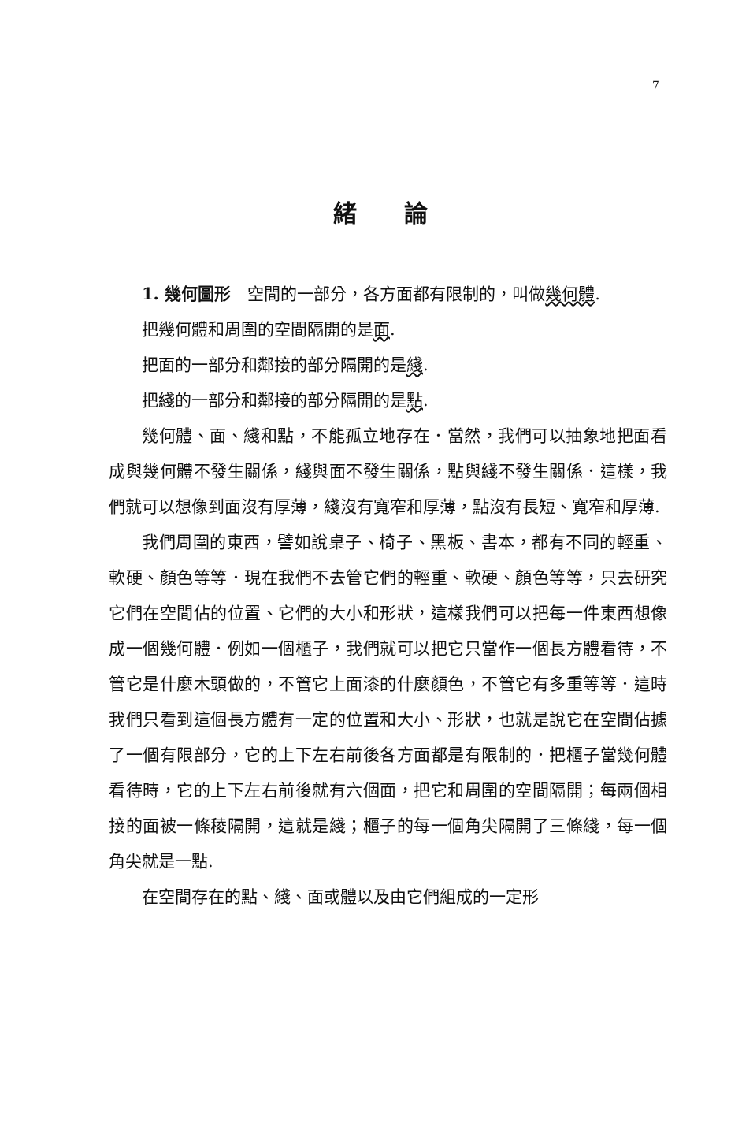7
緒論
1. 幾何圖形　空間的一部分，各方面都有限制的，叫做幾何體.
把幾何體和周圍的空間隔開的是面.
把面的一部分和鄰接的部分隔開的是綫.
把綫的一部分和鄰接的部分隔開的是點.
幾何體、面、綫和點，不能孤立地存在．當然，我們可以抽象地把面看成與幾何體不發生關係，綫與面不發生關係，點與綫不發生關係．這樣，我們就可以想像到面沒有厚薄，綫沒有寬窄和厚薄，點沒有長短、寬窄和厚薄.
我們周圍的東西，譬如說桌子、椅子、黑板、書本，都有不同的輕重、軟硬、顏色等等．現在我們不去管它們的輕重、軟硬、顏色等等，只去研究它們在空間佔的位置、它們的大小和形狀，這樣我們可以把每一件東西想像成一個幾何體．例如一個櫃子，我們就可以把它只當作一個長方體看待，不管它是什麼木頭做的，不管它上面漆的什麼顏色，不管它有多重等等．這時我們只看到這個長方體有一定的位置和大小、形狀，也就是說它在空間佔據了一個有限部分，它的上下左右前後各方面都是有限制的．把櫃子當幾何體看待時，它的上下左右前後就有六個面，把它和周圍的空間隔開；每兩個相接的面被一條稜隔開，這就是綫；櫃子的每一個角尖隔開了三條綫，每一個角尖就是一點.
在空間存在的點、綫、面或體以及由它們組成的一定形